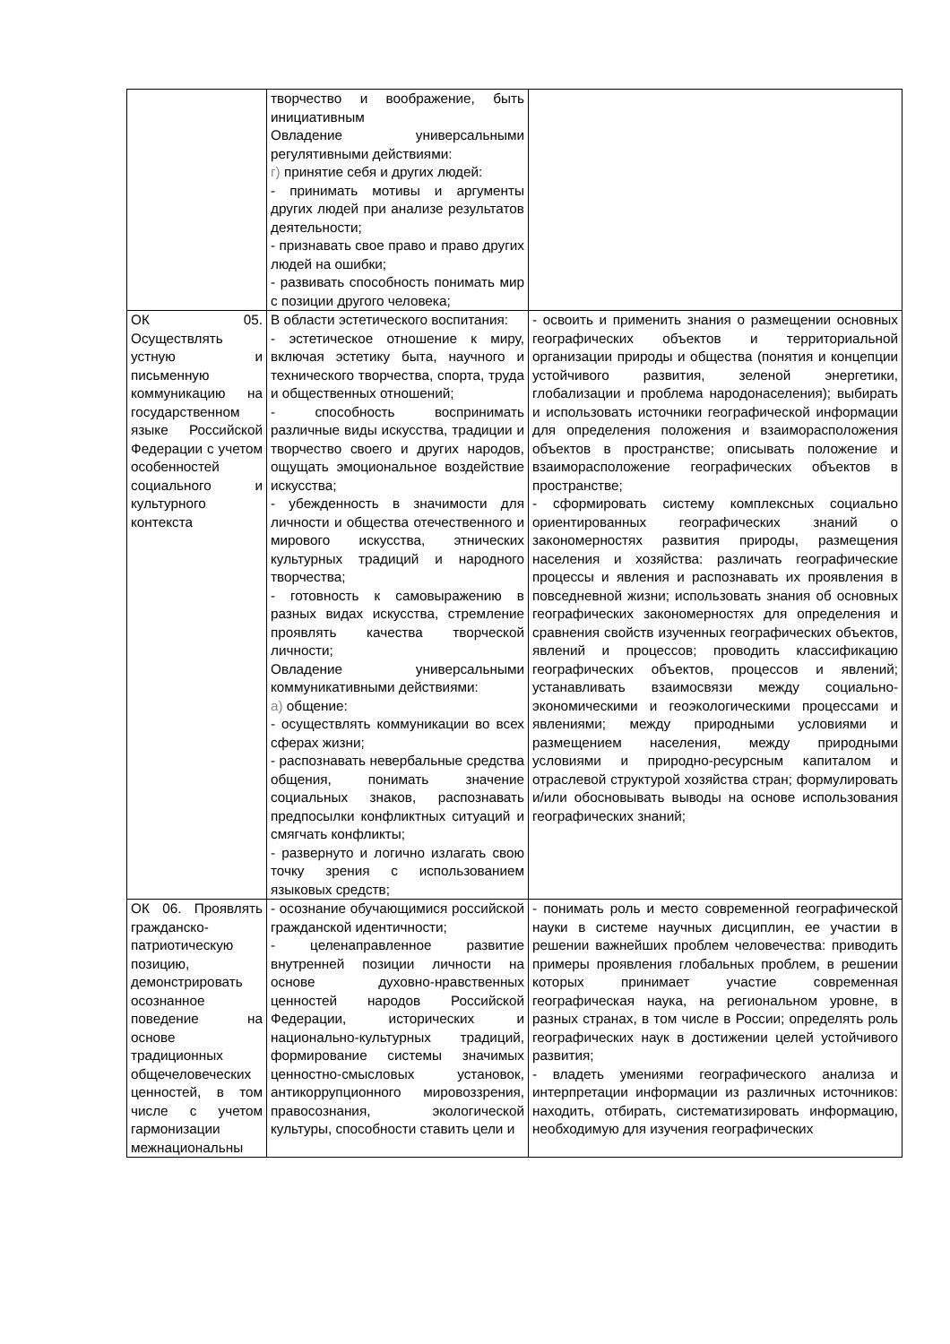| | творчество и воображение, быть инициативным Овладение универсальными регулятивными действиями: г) принятие себя и других людей: - принимать мотивы и аргументы других людей при анализе результатов деятельности; - признавать свое право и право других людей на ошибки; - развивать способность понимать мир с позиции другого человека; | |
| ОК 05. Осуществлять устную и письменную коммуникацию на государственном языке Российской Федерации с учетом особенностей социального и культурного контекста | В области эстетического воспитания: - эстетическое отношение к миру, включая эстетику быта, научного и технического творчества, спорта, труда и общественных отношений; - способность воспринимать различные виды искусства, традиции и творчество своего и других народов, ощущать эмоциональное воздействие искусства; - убежденность в значимости для личности и общества отечественного и мирового искусства, этнических культурных традиций и народного творчества; - готовность к самовыражению в разных видах искусства, стремление проявлять качества творческой личности; Овладение универсальными коммуникативными действиями: а) общение: - осуществлять коммуникации во всех сферах жизни; - распознавать невербальные средства общения, понимать значение социальных знаков, распознавать предпосылки конфликтных ситуаций и смягчать конфликты; - развернуто и логично излагать свою точку зрения с использованием языковых средств; | - освоить и применить знания о размещении основных географических объектов и территориальной организации природы и общества (понятия и концепции устойчивого развития, зеленой энергетики, глобализации и проблема народонаселения); выбирать и использовать источники географической информации для определения положения и взаиморасположения объектов в пространстве; описывать положение и взаиморасположение географических объектов в пространстве; - сформировать систему комплексных социально ориентированных географических знаний о закономерностях развития природы, размещения населения и хозяйства: различать географические процессы и явления и распознавать их проявления в повседневной жизни; использовать знания об основных географических закономерностях для определения и сравнения свойств изученных географических объектов, явлений и процессов; проводить классификацию географических объектов, процессов и явлений; устанавливать взаимосвязи между социально-экономическими и геоэкологическими процессами и явлениями; между природными условиями и размещением населения, между природными условиями и природно-ресурсным капиталом и отраслевой структурой хозяйства стран; формулировать и/или обосновывать выводы на основе использования географических знаний; |
| ОК 06. Проявлять гражданско-патриотическую позицию, демонстрировать осознанное поведение на основе традиционных общечеловеческих ценностей, в том числе с учетом гармонизации межнациональны | - осознание обучающимися российской гражданской идентичности; - целенаправленное развитие внутренней позиции личности на основе духовно-нравственных ценностей народов Российской Федерации, исторических и национально-культурных традиций, формирование системы значимых ценностно-смысловых установок, антикоррупционного мировоззрения, правосознания, экологической культуры, способности ставить цели и | - понимать роль и место современной географической науки в системе научных дисциплин, ее участии в решении важнейших проблем человечества: приводить примеры проявления глобальных проблем, в решении которых принимает участие современная географическая наука, на региональном уровне, в разных странах, в том числе в России; определять роль географических наук в достижении целей устойчивого развития; - владеть умениями географического анализа и интерпретации информации из различных источников: находить, отбирать, систематизировать информацию, необходимую для изучения географических |